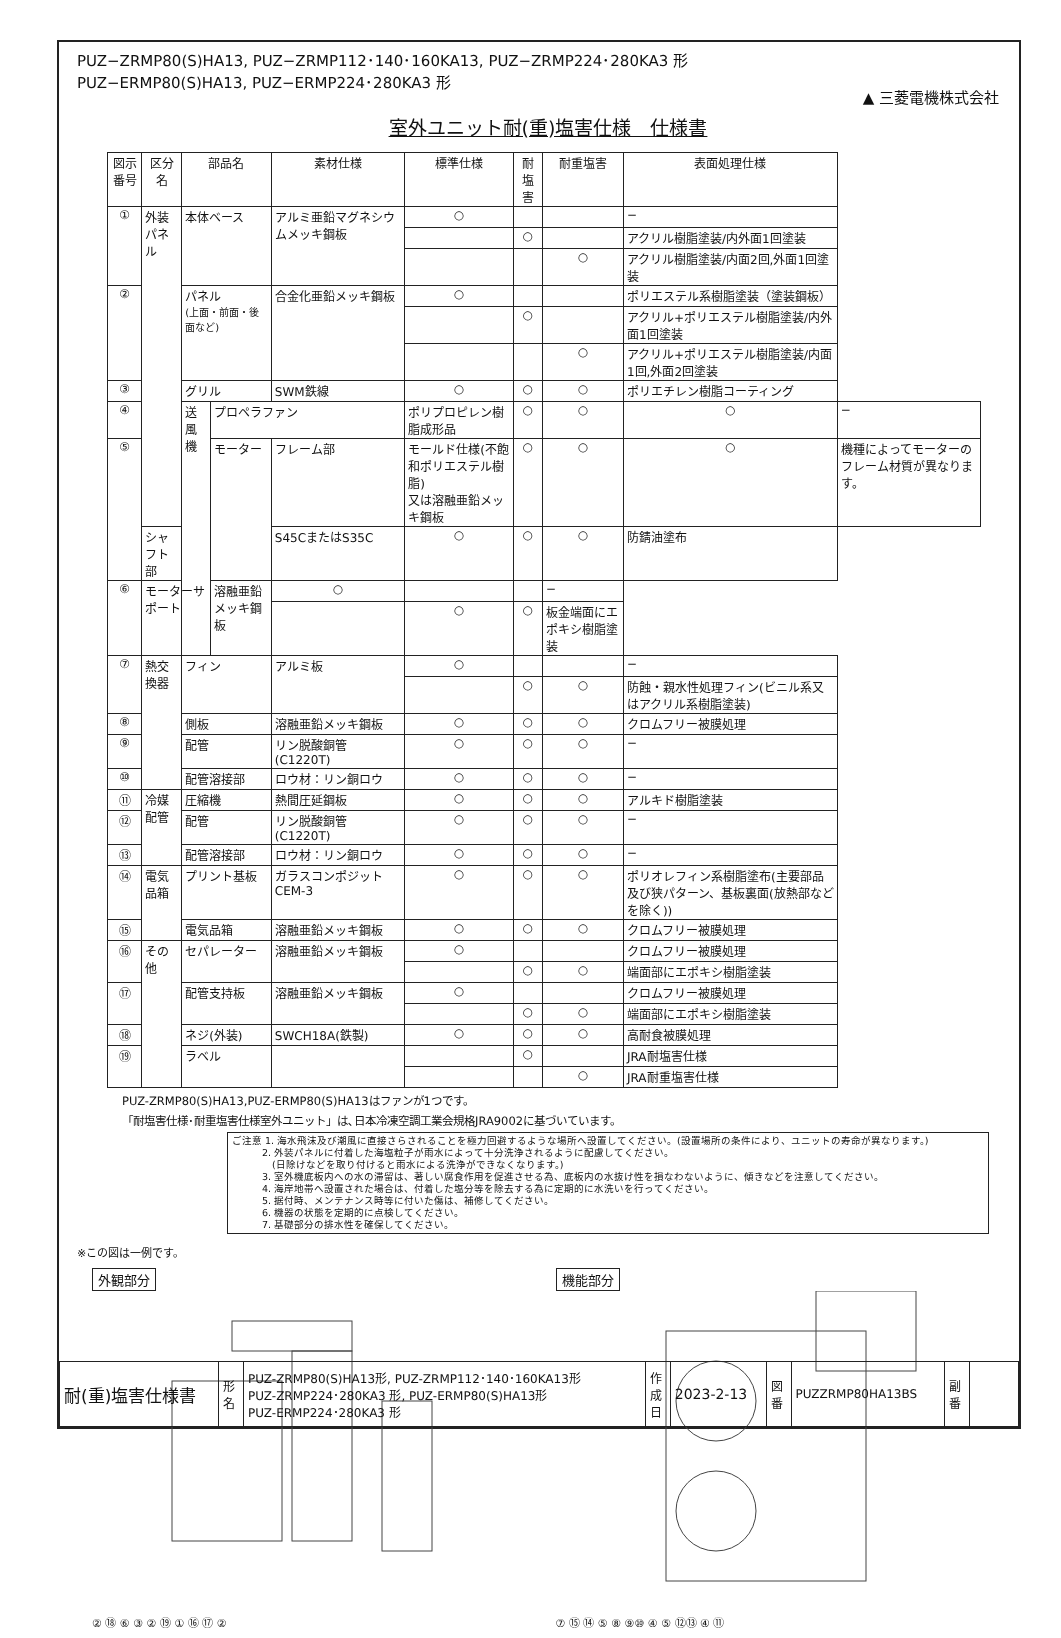PUZ−ZRMP80(S)HA13, PUZ−ZRMP112･140･160KA13, PUZ−ZRMP224･280KA3 形
PUZ−ERMP80(S)HA13, PUZ−ERMP224･280KA3 形
▲ 三菱電機株式会社
室外ユニット耐(重)塩害仕様　仕様書
| 図示番号 | 区分名 | 部品名 | | 素材仕様 | 標準仕様 | 耐塩害 | 耐重塩害 | 表面処理仕様 | |
| --- | --- | --- | --- | --- | --- | --- | --- | --- | --- |
| ① | 外装パネル | 本体ベース | | アルミ亜鉛マグネシウムメッキ鋼板 | ○ | | | − | |
| | | | | | | ○ | | アクリル樹脂塗装/内外面1回塗装 | |
| | | | | | | | ○ | アクリル樹脂塗装/内面2回,外面1回塗装 | |
| ② | | パネル (上面・前面・後面など) | | 合金化亜鉛メッキ鋼板 | ○ | | | ポリエステル系樹脂塗装（塗装鋼板） | |
| | | | | | | ○ | | アクリル+ポリエステル樹脂塗装/内外面1回塗装 | |
| | | | | | | | ○ | アクリル+ポリエステル樹脂塗装/内面1回,外面2回塗装 | |
| ③ | | グリル | | SWM鉄線 | ○ | ○ | ○ | ポリエチレン樹脂コーティング | |
| ④ | | 送風機 | プロペラファン | | ポリプロピレン樹脂成形品 | ○ | ○ | ○ | − |
| ⑤ | | | モーター | フレーム部 | モールド仕様(不飽和ポリエステル樹脂) 又は溶融亜鉛メッキ鋼板 | ○ | ○ | ○ | 機種によってモーターのフレーム材質が異なります。 |
| | シャフト部 | | | S45CまたはS35C | ○ | ○ | ○ | 防錆油塗布 | |
| ⑥ | モーターサポート | | 溶融亜鉛メッキ鋼板 | ○ | | | − | | |
| | | | | | ○ | ○ | 板金端面にエポキシ樹脂塗装 | | |
| ⑦ | 熱交換器 | フィン | | アルミ板 | ○ | | | − | |
| | | | | | | ○ | ○ | 防蝕・親水性処理フィン(ビニル系又はアクリル系樹脂塗装) | |
| ⑧ | | 側板 | | 溶融亜鉛メッキ鋼板 | ○ | ○ | ○ | クロムフリー被膜処理 | |
| ⑨ | | 配管 | | リン脱酸銅管(C1220T) | ○ | ○ | ○ | − | |
| ⑩ | | 配管溶接部 | | ロウ材：リン銅ロウ | ○ | ○ | ○ | − | |
| ⑪ | 冷媒配管 | 圧縮機 | | 熱間圧延鋼板 | ○ | ○ | ○ | アルキド樹脂塗装 | |
| ⑫ | | 配管 | | リン脱酸銅管(C1220T) | ○ | ○ | ○ | − | |
| ⑬ | | 配管溶接部 | | ロウ材：リン銅ロウ | ○ | ○ | ○ | − | |
| ⑭ | 電気品箱 | プリント基板 | | ガラスコンポジット CEM-3 | ○ | ○ | ○ | ポリオレフィン系樹脂塗布(主要部品及び狭パターン、基板裏面(放熱部などを除く)) | |
| ⑮ | | 電気品箱 | | 溶融亜鉛メッキ鋼板 | ○ | ○ | ○ | クロムフリー被膜処理 | |
| ⑯ | その他 | セパレーター | | 溶融亜鉛メッキ鋼板 | ○ | | | クロムフリー被膜処理 | |
| | | | | | | ○ | ○ | 端面部にエポキシ樹脂塗装 | |
| ⑰ | | 配管支持板 | | 溶融亜鉛メッキ鋼板 | ○ | | | クロムフリー被膜処理 | |
| | | | | | | ○ | ○ | 端面部にエポキシ樹脂塗装 | |
| ⑱ | | ネジ(外装) | | SWCH18A(鉄製) | ○ | ○ | ○ | 高耐食被膜処理 | |
| ⑲ | | ラベル | | | | ○ | | JRA耐塩害仕様 | |
| | | | | | | | ○ | JRA耐重塩害仕様 | |
PUZ-ZRMP80(S)HA13,PUZ-ERMP80(S)HA13はファンが1つです。
「耐塩害仕様･耐重塩害仕様室外ユニット」は､日本冷凍空調工業会規格JRA9002に基づいています。
ご注意 1. 海水飛沫及び潮風に直接さらされることを極力回避するような場所へ設置してください。(設置場所の条件により、ユニットの寿命が異なります。)
　　　2. 外装パネルに付着した海塩粒子が雨水によって十分洗浄されるように配慮してください。
　　　　(日除けなどを取り付けると雨水による洗浄ができなくなります。)
　　　3. 室外機底板内への水の滞留は、著しい腐食作用を促進させる為、底板内の水抜け性を損なわないように、傾きなどを注意してください。
　　　4. 海岸地帯へ設置された場合は、付着した塩分等を除去する為に定期的に水洗いを行ってください。
　　　5. 据付時、メンテナンス時等に付いた傷は、補修してください。
　　　6. 機器の状態を定期的に点検してください。
　　　7. 基礎部分の排水性を確保してください。
※この図は一例です。
外観部分
② ⑱ ⑥ ③ ② ⑲ ① ⑯ ⑰ ②
機能部分
⑦ ⑮ ⑭ ⑤ ⑧ ⑨⑩ ④ ⑤ ⑫⑬ ④ ⑪
| 耐(重)塩害仕様書 | 形 名 | PUZ-ZRMP80(S)HA13形, PUZ-ZRMP112･140･160KA13形 PUZ-ZRMP224･280KA3 形, PUZ-ERMP80(S)HA13形 PUZ-ERMP224･280KA3 形 | 作成日 | 2023-2-13 | 図 番 | PUZZRMP80HA13BS | 副 番 | |